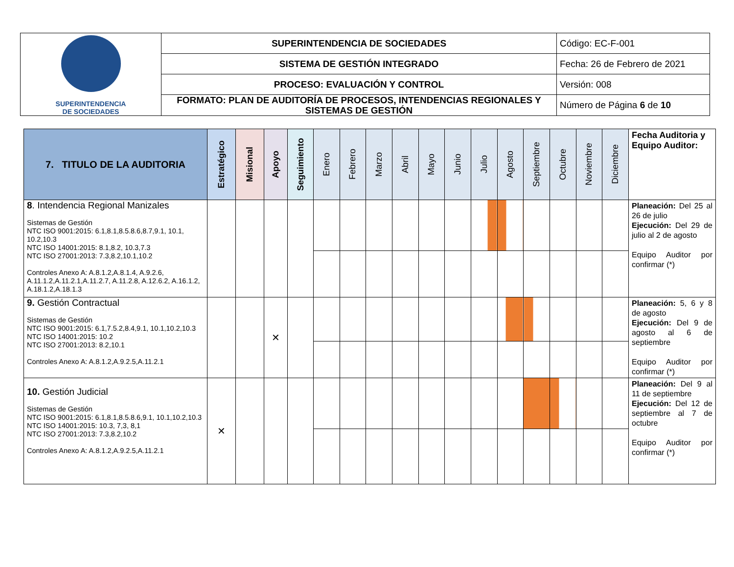| SUPERINTENDENCIA DE SOCIEDADES | SUPERINTENDENCIA DE SOCIEDADES | Código: EC-F-001 |
| | SISTEMA DE GESTIÓN INTEGRADO | Fecha: 26 de Febrero de 2021 |
| | PROCESO: EVALUACIÓN Y CONTROL | Versión: 008 |
| | FORMATO: PLAN DE AUDITORÍA DE PROCESOS, INTENDENCIAS REGIONALES Y SISTEMAS DE GESTIÓN | Número de Página 6 de 10 |
| 7. TITULO DE LA AUDITORIA | Estratégico | Misional | Apoyo | Seguimiento | Enero | Febrero | Marzo | Abril | Mayo | Junio | Julio | Agosto | Septiembre | Octubre | Noviembre | Diciembre | Fecha Auditoria y Equipo Auditor: |
| --- | --- | --- | --- | --- | --- | --- | --- | --- | --- | --- | --- | --- | --- | --- | --- | --- | --- |
| 8 . Intendencia Regional Manizales Sistemas de Gestión NTC ISO 9001:2015: 6.1,8.1,8.5.8.6,8.7,9.1, 10.1, 10.2,10.3 NTC ISO 14001:2015: 8.1,8.2, 10.3,7.3 NTC ISO 27001:2013: 7.3,8.2,10.1,10.2 Controles Anexo A: A.8.1.2,A.8.1.4, A.9.2.6, A.11.1.2,A.11.2.1,A.11.2.7, A.11.2.8, A.12.6.2, A.16.1.2, A.18.1.2,A.18.1.3 | | | | | | | | | | | | | | | | | Planeación: Del 25 al 26 de julio Ejecución: Del 29 de julio al 2 de agosto Equipo Auditor por confirmar (*) |
| 9. Gestión Contractual Sistemas de Gestión NTC ISO 9001:2015: 6.1,7.5.2,8.4,9.1, 10.1,10.2,10.3 NTC ISO 14001:2015: 10.2 NTC ISO 27001:2013: 8.2,10.1 Controles Anexo A: A.8.1.2,A.9.2.5,A.11.2.1 | | | ✕ | | | | | | | | | | | | | | Planeación: 5, 6 y 8 de agosto Ejecución: Del 9 de agosto al 6 de septiembre Equipo Auditor por confirmar (*) |
| 10. Gestión Judicial Sistemas de Gestión NTC ISO 9001:2015: 6.1,8.1,8.5.8.6,9.1, 10.1,10.2,10.3 NTC ISO 14001:2015: 10.3, 7,3, 8,1 NTC ISO 27001:2013: 7.3,8.2,10.2 Controles Anexo A: A.8.1.2,A.9.2.5,A.11.2.1 | ✕ | | | | | | | | | | | | | | | | Planeación: Del 9 al 11 de septiembre Ejecución: Del 12 de septiembre al 7 de octubre Equipo Auditor por confirmar (*) |